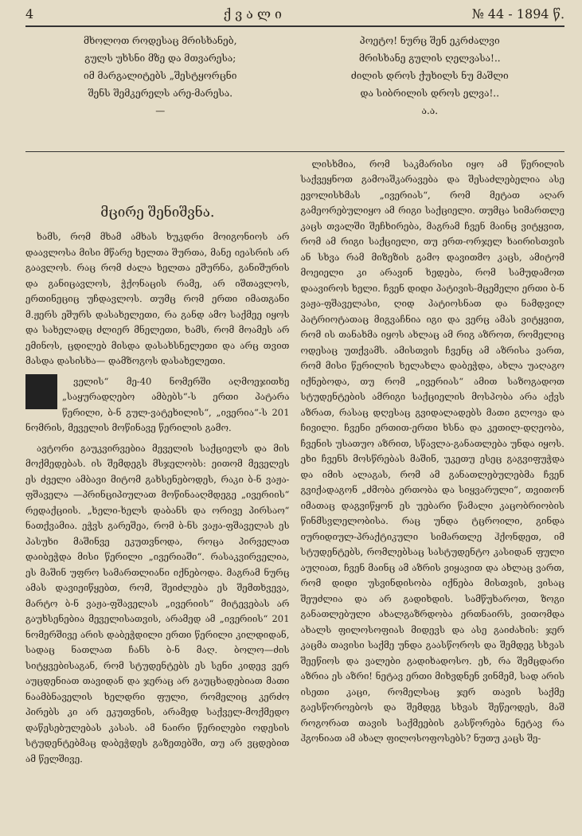4 ქ ვ ა ლ ი № 44 - 1894 წ.
მხოლოთ როდესაც მრისხანებ,
გულს უხსნი მზე და მთვარესა;
იმ მარგალიტებს „შესტყორცნი
შენს შემკერელს არე-მარესა.
—
პოეტო! ნურც შენ ეკრძალვი
მრისხანე გულის ღელვასა!..
ძილის დროს ქუხილს ნუ მაშლი
და სიბრილის დროს ელვა!..
ა.ა.
მცირე შენიშვნა.
ხამს, რომ მხამ ამხას ხუკდრი მოიგონიოს არ დაავლოსა მისი მწარე ხელთა შურთა, მანე იეასრის არ გაავლოს. რაც რომ ძალა ხელთა ეშურნა, განიშურის და განიცავლოს, ჭქონაცის რამე, არ იშთავლოს, ერთინეციც უჩდავლოს. თუმც რომ ერთი იმათგანი მ.ჟერს ეშურს დასახელეთი, რა განდ ამო საქმეე იყოს და სახელადც ძლიერ მნელეთი, ხამს, რომ მოამეს არ ემინოს, ცდილებ მისდა დასახსნელეთი და არც თვით მასდა დასისხა— დამზოგოს დასახელეთი.
ველის“ მე-40 ნომერში აღმოეჯითხე „საყურადღებო ამბებს“-ს ერთი პატარა წერილი, ბ-ნ გულ-ვატეხილის“, „ივერია“-ს 201 ნომრის, მეველის მოწინავე წერილის გამო.
ავტორი გაუკვირვებია მეველის საქციელს და მის მოქმედებას. ის შემდეგს მსჯელობს: ეითომ მეველეს ეს ძველი ამბავი მიტომ გახსენებოდეს, რაკი ბ-ნ ვაჟა-ფშაველა —პრინციპიულათ მოწინააღმდეგე „ივერიის“ რედაქციის. „ხელი-ხელს დაბანს და ორივე პირსაო“ ნათქვამია. ეჭვს გარეშეა, რომ ბ-ნს ვაჟა-ფშაველას ეს პასუხი მაშინვე ეკუთვნოდა, როცა პირველათ დაიბეჭდა მისი წერილი „ივერიაში“. რასაკვირველია, ეს მაშინ უფრო სამართლიანი იქნებოდა. მაგრამ ნურც ამას დავიეიწყებთ, რომ, შეიძლება ეს შემთხვევა, მარტო ბ-ნ ვაჟა-ფშაველას „ივერიის“ მიტევებას არ გაუხსენებია მეველისათვის, არამედ ამ „ივერიის“ 201 ნომერშივე არის დაბეჭდილი ერთი წერილი კილდიდან, სადაც ნათლათ ჩანს ბ-ნ მაღ. ბოლო—ძის სიტყვებისაგან, რომ სტუდენტებს ეს სენი კიდევ ვერ აუცდენიათ თავიდან და ჯერაც არ გაუცხადებიათ მათი ნაამბნაველის ხელდრი ფული, რომელიც კერძო პირებს კი არ ეკუთვნის, არამედ საქველ-მოქმედო დაწესებულებას კასას. ამ ნაირი წერილები ოდესის სტუდენტებმაც დაბეჭდეს გაზეთებში, თუ არ ვცდებით ამ წელშივე.
ლისხმია, რომ საკმარისი იყო ამ წერილის საქვეყნოთ გამოაშკარავება და შესაძლებელია ასე ევოლისხმას „ივერიას“, რომ მეტათ აღარ გამეორებულიყო ამ რიგი საქციელი. თუმცა სიმართლე კაცს თვალში შეჩხირება, მაგრამ ჩვენ მაინც ვიტყვით, რომ ამ რიგი საქციელი, თუ ერთ-ორჯელ ხაირისთვის ან სხვა რამ მიზეზის გამო დავითმო კაცს, ამიტომ მოეიელი კი არავინ ხედება, რომ სამუდამოთ დაავიროს ხელი. ჩვენ დიდი პატივის-მცემელი ერთი ბ-ნ ვაჟა-ფშაველასი, ღიდ პატიოსნათ და ნამდვილ პატრიოტათაც მიგვაჩნია იგი და ვერც ამას ვიტყვით, რომ ის თანახმა იყოს ახლაც ამ რიგ აზროთ, რომელიც ოდესაც უთქვამს. ამისთვის ჩვენც ამ აზრისა ვართ, რომ მისი წერილის ხელახლა დაბეჭდა, ახლა უაღაგო იქნებოდა, თუ რომ „ივერიას“ ამით საზოგადოთ სტუდენტების ამრიგი საქციელის მოსპობა არა აქვს აზრათ, რასაც დღესაც გვიდალადებს მათი გლოვა და ჩივილი. ჩვენი ერთით-ერთი ხსნა და კეთილ-დღეობა, ჩვენის უსათუო აზრით, სწავლა-განათლება უნდა იყოს. ეხი ჩვენს მოსწრებას მაშინ, უკეთუ ესეც გაგვიფუჭდა და იმის ალაგას, რომ ამ განათლებულებმა ჩვენ გვიქადაგონ „ძმობა ერთობა და სიყვარული“, თვითონ იმათაც დაგვიწყონ ეს უებარი წამალი კაცობრიობის წინმსვლელობისა. რაც უნდა ტცროილი, გინდა იურიდიულ-პრაქტიკული სიმართლე ჰქონდეთ, იმ სტუდენტებს, რომლებსაც სასტუდენტო კასიდან ფული აუღიათ, ჩვენ მაინც ამ აზრის ვიყავით და ახლაც ვართ, რომ დიდი უსვინდისობა იქნება მისთვის, ვისაც შეუძლია და არ გადიხდის. სამწუხაროთ, ზოგი განათლებული ახალგაზრდობა ერთნაირს, ვითომდა ახალს ფილოსოფიას მიდევს და ასე გაიძახის: ჯერ კაცმა თავისი საქმე უნდა გაასწოროს და შემდეგ სხვას შეეწიოს და ვალები გადიხადოსო. ეხ, რა შემცდარი აზრია ეს აზრი! ნეტავ ერთი მიხვდნენ ვინმემ, სად არის ისეთი კაცი, რომელსაც ჯერ თავის საქმე გაესწოროებოს და შემდეგ სხვას შეწეოდეს, მაშ როგორათ თავის საქმეების გასწორება ნეტავ რა ჰგონიათ ამ ახალ ფილოსოფოსებს? ნუთუ კაცს შე-